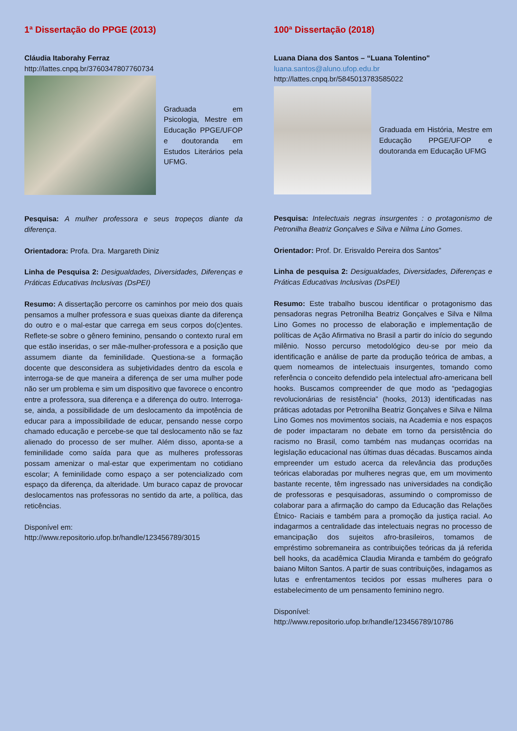1ª Dissertação do PPGE (2013)
Cláudia Itaborahy Ferraz
http://lattes.cnpq.br/3760347807760734
Graduada em Psicologia, Mestre em Educação PPGE/UFOP e doutoranda em Estudos Literários pela UFMG.
Pesquisa: A mulher professora e seus tropeços diante da diferença.
Orientadora: Profa. Dra. Margareth Diniz
Linha de Pesquisa 2: Desigualdades, Diversidades, Diferenças e Práticas Educativas Inclusivas (DsPEI)
Resumo: A dissertação percorre os caminhos por meio dos quais pensamos a mulher professora e suas queixas diante da diferença do outro e o mal-estar que carrega em seus corpos do(c)entes. Reflete-se sobre o gênero feminino, pensando o contexto rural em que estão inseridas, o ser mãe-mulher-professora e a posição que assumem diante da feminilidade. Questiona-se a formação docente que desconsidera as subjetividades dentro da escola e interroga-se de que maneira a diferença de ser uma mulher pode não ser um problema e sim um dispositivo que favorece o encontro entre a professora, sua diferença e a diferença do outro. Interroga-se, ainda, a possibilidade de um deslocamento da impotência de educar para a impossibilidade de educar, pensando nesse corpo chamado educação e percebe-se que tal deslocamento não se faz alienado do processo de ser mulher. Além disso, aponta-se a feminilidade como saída para que as mulheres professoras possam amenizar o mal-estar que experimentam no cotidiano escolar; A feminilidade como espaço a ser potencializado com espaço da diferença, da alteridade. Um buraco capaz de provocar deslocamentos nas professoras no sentido da arte, a política, das reticências.
Disponível em:
http://www.repositorio.ufop.br/handle/123456789/3015
100ª Dissertação (2018)
Luana Diana dos Santos – “Luana Tolentino"
luana.santos@aluno.ufop.edu.br
http://lattes.cnpq.br/5845013783585022
Graduada em História, Mestre em Educação PPGE/UFOP e doutoranda em Educação UFMG
Pesquisa: Intelectuais negras insurgentes : o protagonismo de Petronilha Beatriz Gonçalves e Silva e Nilma Lino Gomes.
Orientador: Prof. Dr. Erisvaldo Pereira dos Santos”
Linha de pesquisa 2: Desigualdades, Diversidades, Diferenças e Práticas Educativas Inclusivas (DsPEI)
Resumo: Este trabalho buscou identificar o protagonismo das pensadoras negras Petronilha Beatriz Gonçalves e Silva e Nilma Lino Gomes no processo de elaboração e implementação de políticas de Ação Afirmativa no Brasil a partir do início do segundo milênio. Nosso percurso metodológico deu-se por meio da identificação e análise de parte da produção teórica de ambas, a quem nomeamos de intelectuais insurgentes, tomando como referência o conceito defendido pela intelectual afro-americana bell hooks. Buscamos compreender de que modo as “pedagogias revolucionárias de resistência” (hooks, 2013) identificadas nas práticas adotadas por Petronilha Beatriz Gonçalves e Silva e Nilma Lino Gomes nos movimentos sociais, na Academia e nos espaços de poder impactaram no debate em torno da persistência do racismo no Brasil, como também nas mudanças ocorridas na legislação educacional nas últimas duas décadas. Buscamos ainda empreender um estudo acerca da relevância das produções teóricas elaboradas por mulheres negras que, em um movimento bastante recente, têm ingressado nas universidades na condição de professoras e pesquisadoras, assumindo o compromisso de colaborar para a afirmação do campo da Educação das Relações Étnico- Raciais e também para a promoção da justiça racial. Ao indagarmos a centralidade das intelectuais negras no processo de emancipação dos sujeitos afro-brasileiros, tomamos de empréstimo sobremaneira as contribuições teóricas da já referida bell hooks, da acadêmica Claudia Miranda e também do geógrafo baiano Milton Santos. A partir de suas contribuições, indagamos as lutas e enfrentamentos tecidos por essas mulheres para o estabelecimento de um pensamento feminino negro.
Disponível:
http://www.repositorio.ufop.br/handle/123456789/10786